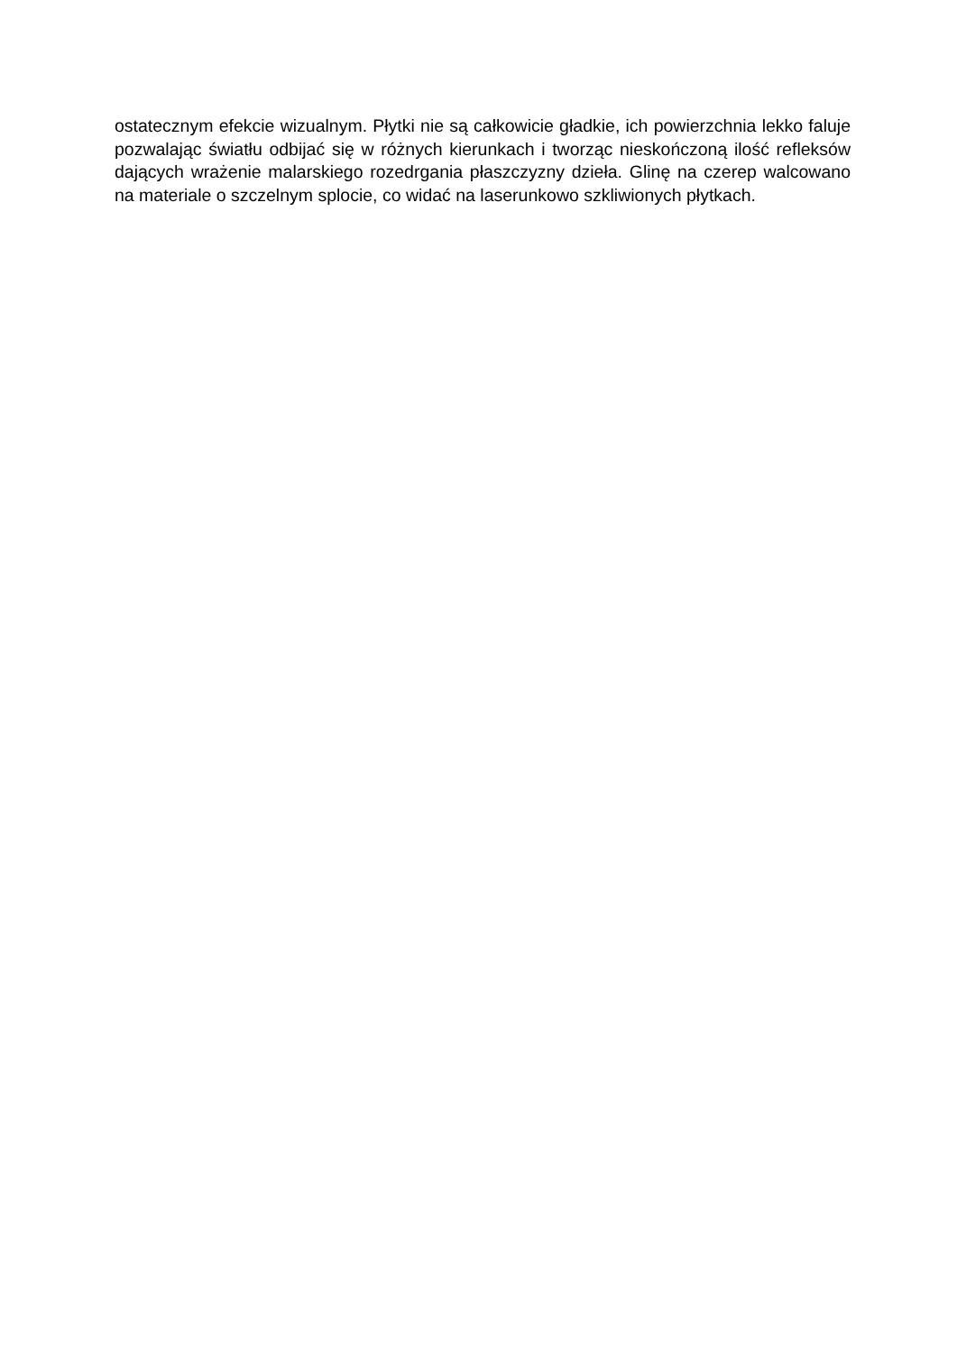ostatecznym efekcie wizualnym. Płytki nie są całkowicie gładkie, ich powierzchnia lekko faluje pozwalając światłu odbijać się w różnych kierunkach i tworząc nieskończoną ilość refleksów dających wrażenie malarskiego rozedrgania płaszczyzny dzieła. Glinę na czerep walcowano na materiale o szczelnym splocie, co widać na laserunkowo szkliwionych płytkach.